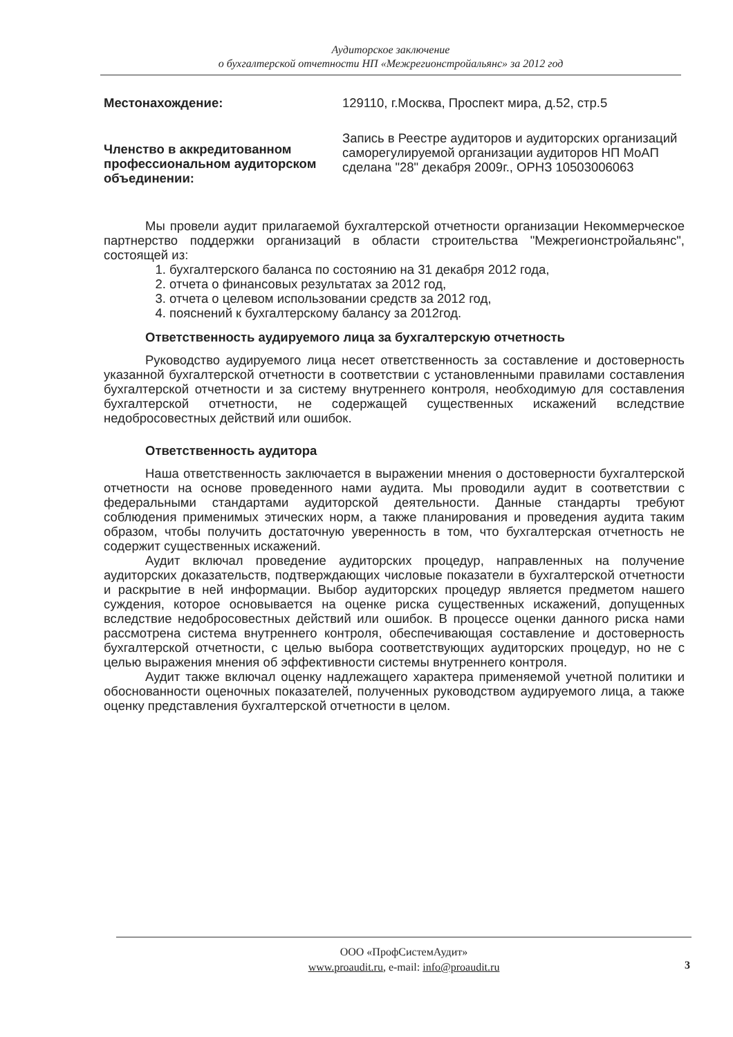Аудиторское заключение
о бухгалтерской отчетности НП «Межрегионстройальянс» за 2012 год
Местонахождение: 129110, г.Москва, Проспект мира, д.52, стр.5
Членство в аккредитованном профессиональном аудиторском объединении:
Запись в Реестре аудиторов и аудиторских организаций саморегулируемой организации аудиторов НП МоАП сделана "28" декабря 2009г., ОРНЗ 10503006063
Мы провели аудит прилагаемой бухгалтерской отчетности организации Некоммерческое партнерство поддержки организаций в области строительства "Межрегионстройальянс", состоящей из:
1. бухгалтерского баланса по состоянию на 31 декабря 2012 года,
2. отчета о финансовых результатах за 2012 год,
3. отчета о целевом использовании средств за 2012 год,
4. пояснений к бухгалтерскому балансу за 2012год.
Ответственность аудируемого лица за бухгалтерскую отчетность
Руководство аудируемого лица несет ответственность за составление и достоверность указанной бухгалтерской отчетности в соответствии с установленными правилами составления бухгалтерской отчетности и за систему внутреннего контроля, необходимую для составления бухгалтерской отчетности, не содержащей существенных искажений вследствие недобросовестных действий или ошибок.
Ответственность аудитора
Наша ответственность заключается в выражении мнения о достоверности бухгалтерской отчетности на основе проведенного нами аудита. Мы проводили аудит в соответствии с федеральными стандартами аудиторской деятельности. Данные стандарты требуют соблюдения применимых этических норм, а также планирования и проведения аудита таким образом, чтобы получить достаточную уверенность в том, что бухгалтерская отчетность не содержит существенных искажений.
Аудит включал проведение аудиторских процедур, направленных на получение аудиторских доказательств, подтверждающих числовые показатели в бухгалтерской отчетности и раскрытие в ней информации. Выбор аудиторских процедур является предметом нашего суждения, которое основывается на оценке риска существенных искажений, допущенных вследствие недобросовестных действий или ошибок. В процессе оценки данного риска нами рассмотрена система внутреннего контроля, обеспечивающая составление и достоверность бухгалтерской отчетности, с целью выбора соответствующих аудиторских процедур, но не с целью выражения мнения об эффективности системы внутреннего контроля.
Аудит также включал оценку надлежащего характера применяемой учетной политики и обоснованности оценочных показателей, полученных руководством аудируемого лица, а также оценку представления бухгалтерской отчетности в целом.
ООО «ПрофСистемАудит»
www.proaudit.ru, e-mail: info@proaudit.ru
3